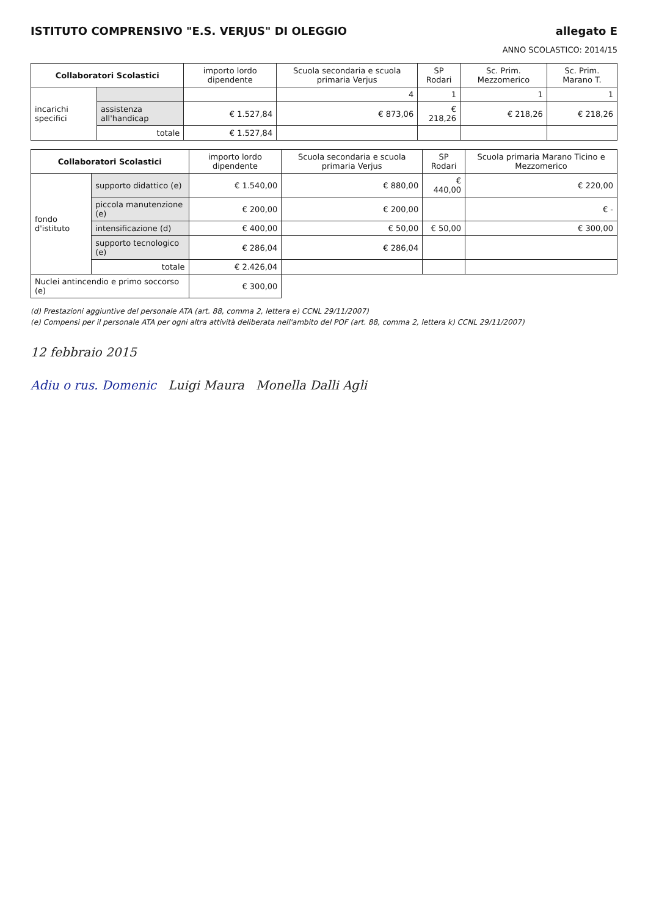ISTITUTO COMPRENSIVO "E.S. VERJUS" DI OLEGGIO allegato E
ANNO SCOLASTICO: 2014/15
| Collaboratori Scolastici | | importo lordo dipendente | Scuola secondaria e scuola primaria Verjus | SP Rodari | Sc. Prim. Mezzomerico | Sc. Prim. Marano T. |
| --- | --- | --- | --- | --- | --- | --- |
| incarichi specifici | | | 4 | 1 | 1 | 1 |
| | assistenza all'handicap | € 1.527,84 | € 873,06 | € 218,26 | € 218,26 | € 218,26 |
| | totale | € 1.527,84 | | | | |
| Collaboratori Scolastici | | importo lordo dipendente | Scuola secondaria e scuola primaria Verjus | SP Rodari | Scuola primaria Marano Ticino e Mezzomerico |
| --- | --- | --- | --- | --- | --- |
| fondo d'istituto | supporto didattico (e) | € 1.540,00 | € 880,00 | € 440,00 | € 220,00 |
| | piccola manutenzione (e) | € 200,00 | € 200,00 | | € - |
| | intensificazione (d) | € 400,00 | € 50,00 | € 50,00 | € 300,00 |
| | supporto tecnologico (e) | € 286,04 | € 286,04 | | |
| | totale | € 2.426,04 | | | |
| Nuclei antincendio e primo soccorso (e) | | € 300,00 | | | |
(d) Prestazioni aggiuntive del personale ATA (art. 88, comma 2, lettera e) CCNL 29/11/2007)
(e) Compensi per il personale ATA per ogni altra attività deliberata nell'ambito del POF (art. 88, comma 2, lettera k) CCNL 29/11/2007)
12 febbraio 2015
Adiu o rus. Domenic Luigi Maura Monella Dalli Agli